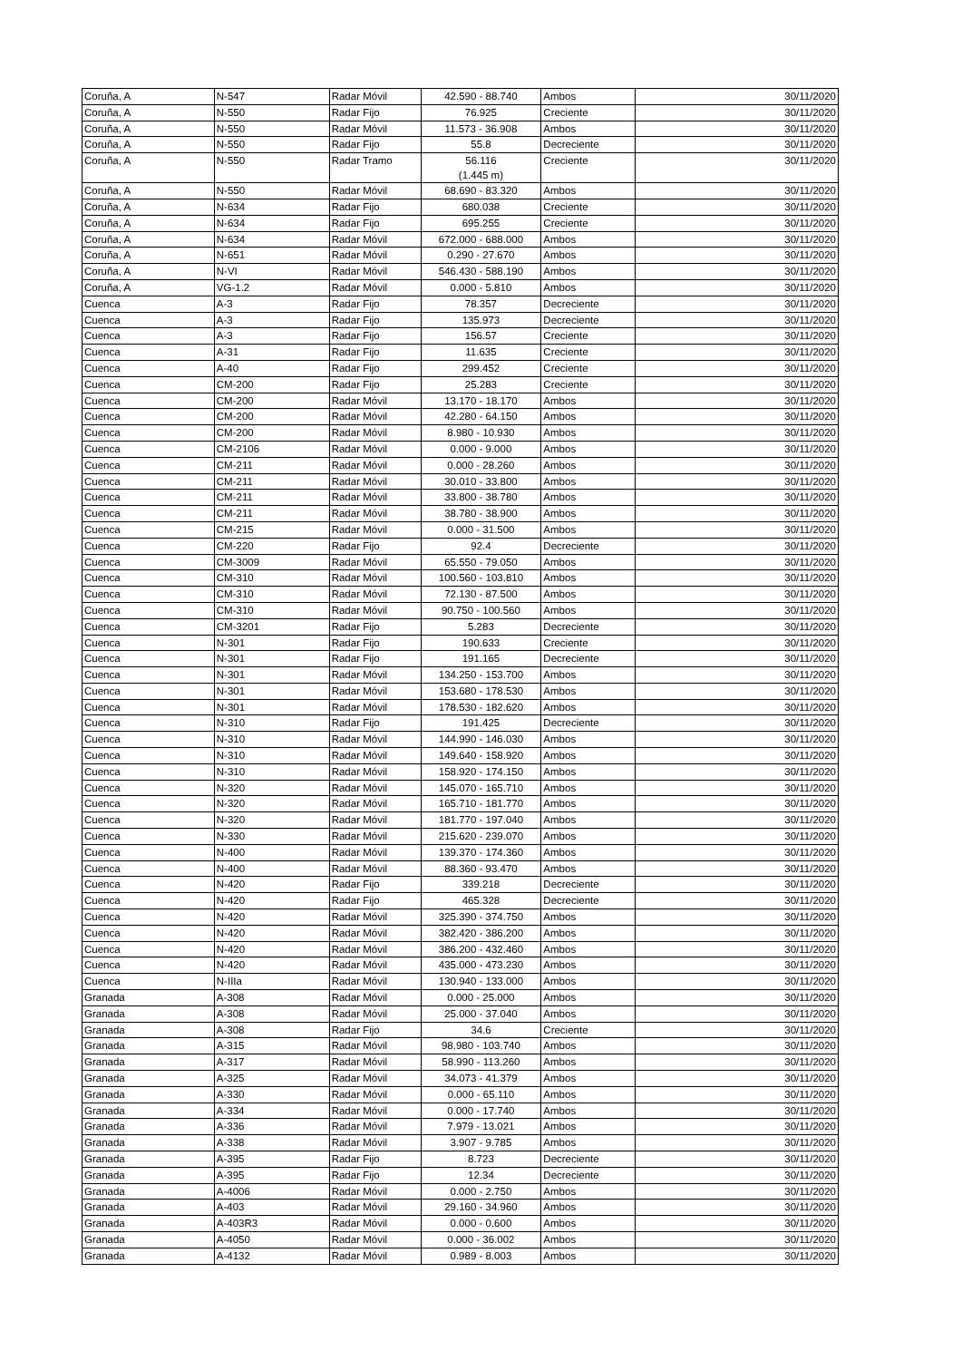| Coruña, A | N-547 | Radar Móvil | 42.590 - 88.740 | Ambos | 30/11/2020 |
| Coruña, A | N-550 | Radar Fijo | 76.925 | Creciente | 30/11/2020 |
| Coruña, A | N-550 | Radar Móvil | 11.573 - 36.908 | Ambos | 30/11/2020 |
| Coruña, A | N-550 | Radar Fijo | 55.8 | Decreciente | 30/11/2020 |
| Coruña, A | N-550 | Radar Tramo | 56.116 (1.445 m) | Creciente | 30/11/2020 |
| Coruña, A | N-550 | Radar Móvil | 68.690 - 83.320 | Ambos | 30/11/2020 |
| Coruña, A | N-634 | Radar Fijo | 680.038 | Creciente | 30/11/2020 |
| Coruña, A | N-634 | Radar Fijo | 695.255 | Creciente | 30/11/2020 |
| Coruña, A | N-634 | Radar Móvil | 672.000 - 688.000 | Ambos | 30/11/2020 |
| Coruña, A | N-651 | Radar Móvil | 0.290 - 27.670 | Ambos | 30/11/2020 |
| Coruña, A | N-VI | Radar Móvil | 546.430 - 588.190 | Ambos | 30/11/2020 |
| Coruña, A | VG-1.2 | Radar Móvil | 0.000 - 5.810 | Ambos | 30/11/2020 |
| Cuenca | A-3 | Radar Fijo | 78.357 | Decreciente | 30/11/2020 |
| Cuenca | A-3 | Radar Fijo | 135.973 | Decreciente | 30/11/2020 |
| Cuenca | A-3 | Radar Fijo | 156.57 | Creciente | 30/11/2020 |
| Cuenca | A-31 | Radar Fijo | 11.635 | Creciente | 30/11/2020 |
| Cuenca | A-40 | Radar Fijo | 299.452 | Creciente | 30/11/2020 |
| Cuenca | CM-200 | Radar Fijo | 25.283 | Creciente | 30/11/2020 |
| Cuenca | CM-200 | Radar Móvil | 13.170 - 18.170 | Ambos | 30/11/2020 |
| Cuenca | CM-200 | Radar Móvil | 42.280 - 64.150 | Ambos | 30/11/2020 |
| Cuenca | CM-200 | Radar Móvil | 8.980 - 10.930 | Ambos | 30/11/2020 |
| Cuenca | CM-2106 | Radar Móvil | 0.000 - 9.000 | Ambos | 30/11/2020 |
| Cuenca | CM-211 | Radar Móvil | 0.000 - 28.260 | Ambos | 30/11/2020 |
| Cuenca | CM-211 | Radar Móvil | 30.010 - 33.800 | Ambos | 30/11/2020 |
| Cuenca | CM-211 | Radar Móvil | 33.800 - 38.780 | Ambos | 30/11/2020 |
| Cuenca | CM-211 | Radar Móvil | 38.780 - 38.900 | Ambos | 30/11/2020 |
| Cuenca | CM-215 | Radar Móvil | 0.000 - 31.500 | Ambos | 30/11/2020 |
| Cuenca | CM-220 | Radar Fijo | 92.4 | Decreciente | 30/11/2020 |
| Cuenca | CM-3009 | Radar Móvil | 65.550 - 79.050 | Ambos | 30/11/2020 |
| Cuenca | CM-310 | Radar Móvil | 100.560 - 103.810 | Ambos | 30/11/2020 |
| Cuenca | CM-310 | Radar Móvil | 72.130 - 87.500 | Ambos | 30/11/2020 |
| Cuenca | CM-310 | Radar Móvil | 90.750 - 100.560 | Ambos | 30/11/2020 |
| Cuenca | CM-3201 | Radar Fijo | 5.283 | Decreciente | 30/11/2020 |
| Cuenca | N-301 | Radar Fijo | 190.633 | Creciente | 30/11/2020 |
| Cuenca | N-301 | Radar Fijo | 191.165 | Decreciente | 30/11/2020 |
| Cuenca | N-301 | Radar Móvil | 134.250 - 153.700 | Ambos | 30/11/2020 |
| Cuenca | N-301 | Radar Móvil | 153.680 - 178.530 | Ambos | 30/11/2020 |
| Cuenca | N-301 | Radar Móvil | 178.530 - 182.620 | Ambos | 30/11/2020 |
| Cuenca | N-310 | Radar Fijo | 191.425 | Decreciente | 30/11/2020 |
| Cuenca | N-310 | Radar Móvil | 144.990 - 146.030 | Ambos | 30/11/2020 |
| Cuenca | N-310 | Radar Móvil | 149.640 - 158.920 | Ambos | 30/11/2020 |
| Cuenca | N-310 | Radar Móvil | 158.920 - 174.150 | Ambos | 30/11/2020 |
| Cuenca | N-320 | Radar Móvil | 145.070 - 165.710 | Ambos | 30/11/2020 |
| Cuenca | N-320 | Radar Móvil | 165.710 - 181.770 | Ambos | 30/11/2020 |
| Cuenca | N-320 | Radar Móvil | 181.770 - 197.040 | Ambos | 30/11/2020 |
| Cuenca | N-330 | Radar Móvil | 215.620 - 239.070 | Ambos | 30/11/2020 |
| Cuenca | N-400 | Radar Móvil | 139.370 - 174.360 | Ambos | 30/11/2020 |
| Cuenca | N-400 | Radar Móvil | 88.360 - 93.470 | Ambos | 30/11/2020 |
| Cuenca | N-420 | Radar Fijo | 339.218 | Decreciente | 30/11/2020 |
| Cuenca | N-420 | Radar Fijo | 465.328 | Decreciente | 30/11/2020 |
| Cuenca | N-420 | Radar Móvil | 325.390 - 374.750 | Ambos | 30/11/2020 |
| Cuenca | N-420 | Radar Móvil | 382.420 - 386.200 | Ambos | 30/11/2020 |
| Cuenca | N-420 | Radar Móvil | 386.200 - 432.460 | Ambos | 30/11/2020 |
| Cuenca | N-420 | Radar Móvil | 435.000 - 473.230 | Ambos | 30/11/2020 |
| Cuenca | N-IIIa | Radar Móvil | 130.940 - 133.000 | Ambos | 30/11/2020 |
| Granada | A-308 | Radar Móvil | 0.000 - 25.000 | Ambos | 30/11/2020 |
| Granada | A-308 | Radar Móvil | 25.000 - 37.040 | Ambos | 30/11/2020 |
| Granada | A-308 | Radar Fijo | 34.6 | Creciente | 30/11/2020 |
| Granada | A-315 | Radar Móvil | 98.980 - 103.740 | Ambos | 30/11/2020 |
| Granada | A-317 | Radar Móvil | 58.990 - 113.260 | Ambos | 30/11/2020 |
| Granada | A-325 | Radar Móvil | 34.073 - 41.379 | Ambos | 30/11/2020 |
| Granada | A-330 | Radar Móvil | 0.000 - 65.110 | Ambos | 30/11/2020 |
| Granada | A-334 | Radar Móvil | 0.000 - 17.740 | Ambos | 30/11/2020 |
| Granada | A-336 | Radar Móvil | 7.979 - 13.021 | Ambos | 30/11/2020 |
| Granada | A-338 | Radar Móvil | 3.907 - 9.785 | Ambos | 30/11/2020 |
| Granada | A-395 | Radar Fijo | 8.723 | Decreciente | 30/11/2020 |
| Granada | A-395 | Radar Fijo | 12.34 | Decreciente | 30/11/2020 |
| Granada | A-4006 | Radar Móvil | 0.000 - 2.750 | Ambos | 30/11/2020 |
| Granada | A-403 | Radar Móvil | 29.160 - 34.960 | Ambos | 30/11/2020 |
| Granada | A-403R3 | Radar Móvil | 0.000 - 0.600 | Ambos | 30/11/2020 |
| Granada | A-4050 | Radar Móvil | 0.000 - 36.002 | Ambos | 30/11/2020 |
| Granada | A-4132 | Radar Móvil | 0.989 - 8.003 | Ambos | 30/11/2020 |